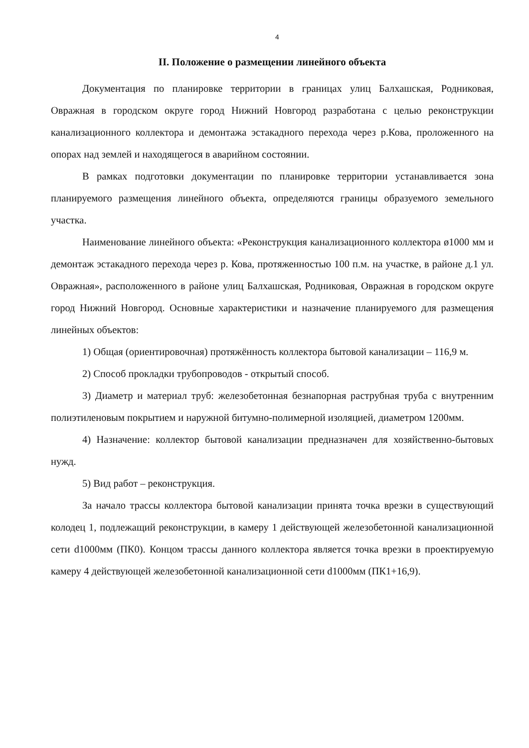4
II. Положение о размещении линейного объекта
Документация по планировке территории в границах улиц Балхашская, Родниковая, Овражная в городском округе город Нижний Новгород разработана с целью реконструкции канализационного коллектора и демонтажа эстакадного перехода через р.Кова, проложенного на опорах над землей и находящегося в аварийном состоянии.
В рамках подготовки документации по планировке территории устанавливается зона планируемого размещения линейного объекта, определяются границы образуемого земельного участка.
Наименование линейного объекта: «Реконструкция канализационного коллектора ø1000 мм и демонтаж эстакадного перехода через р. Кова, протяженностью 100 п.м. на участке, в районе д.1 ул. Овражная», расположенного в районе улиц Балхашская, Родниковая, Овражная в городском округе город Нижний Новгород. Основные характеристики и назначение планируемого для размещения линейных объектов:
1) Общая (ориентировочная) протяжённость коллектора бытовой канализации – 116,9 м.
2) Способ прокладки трубопроводов - открытый способ.
3) Диаметр и материал труб: железобетонная безнапорная раструбная труба с внутренним полиэтиленовым покрытием и наружной битумно-полимерной изоляцией, диаметром 1200мм.
4) Назначение: коллектор бытовой канализации предназначен для хозяйственно-бытовых нужд.
5) Вид работ – реконструкция.
За начало трассы коллектора бытовой канализации принята точка врезки в существующий колодец 1, подлежащий реконструкции, в камеру 1 действующей железобетонной канализационной сети d1000мм (ПК0). Концом трассы данного коллектора является точка врезки в проектируемую камеру 4 действующей железобетонной канализационной сети d1000мм (ПК1+16,9).